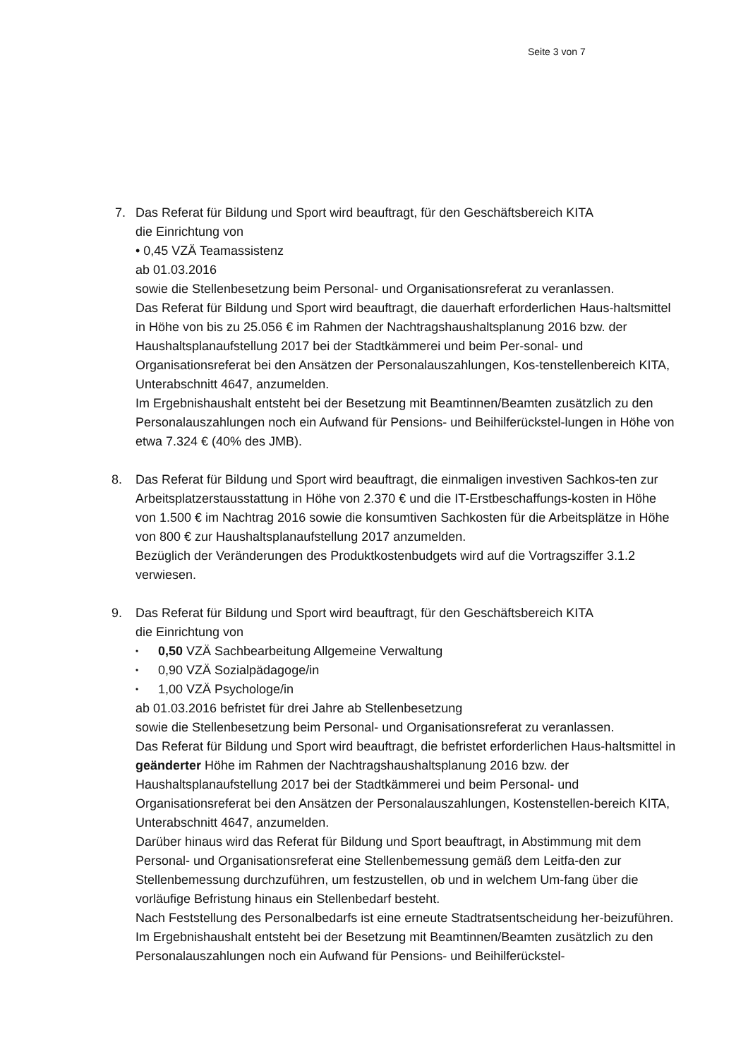Seite 3 von 7
7. Das Referat für Bildung und Sport wird beauftragt, für den Geschäftsbereich KITA
die Einrichtung von
• 0,45 VZÄ Teamassistenz
ab 01.03.2016
sowie die Stellenbesetzung beim Personal- und Organisationsreferat zu veranlassen.
Das Referat für Bildung und Sport wird beauftragt, die dauerhaft erforderlichen Haus-haltsmittel in Höhe von bis zu 25.056 € im Rahmen der Nachtragshaushaltsplanung 2016 bzw. der Haushaltsplanaufstellung 2017 bei der Stadtkämmerei und beim Per-sonal- und Organisationsreferat bei den Ansätzen der Personalauszahlungen, Kos-tenstellenbereich KITA, Unterabschnitt 4647, anzumelden.
Im Ergebnishaushalt entsteht bei der Besetzung mit Beamtinnen/Beamten zusätzlich zu den Personalauszahlungen noch ein Aufwand für Pensions- und Beihilferückstel-lungen in Höhe von etwa 7.324 € (40% des JMB).
8. Das Referat für Bildung und Sport wird beauftragt, die einmaligen investiven Sachkos-ten zur Arbeitsplatzerstausstattung in Höhe von 2.370 € und die IT-Erstbeschaffungs-kosten in Höhe von 1.500 € im Nachtrag 2016 sowie die konsumtiven Sachkosten für die Arbeitsplätze in Höhe von 800 € zur Haushaltsplanaufstellung 2017 anzumelden.
Bezüglich der Veränderungen des Produktkostenbudgets wird auf die Vortragsziffer 3.1.2 verwiesen.
9. Das Referat für Bildung und Sport wird beauftragt, für den Geschäftsbereich KITA
die Einrichtung von
• 0,50 VZÄ Sachbearbeitung Allgemeine Verwaltung
• 0,90 VZÄ Sozialpädagoge/in
• 1,00 VZÄ Psychologe/in
ab 01.03.2016 befristet für drei Jahre ab Stellenbesetzung
sowie die Stellenbesetzung beim Personal- und Organisationsreferat zu veranlassen.
Das Referat für Bildung und Sport wird beauftragt, die befristet erforderlichen Haus-haltsmittel in geänderter Höhe im Rahmen der Nachtragshaushaltsplanung 2016 bzw. der Haushaltsplanaufstellung 2017 bei der Stadtkämmerei und beim Personal- und Organisationsreferat bei den Ansätzen der Personalauszahlungen, Kostenstellen-bereich KITA, Unterabschnitt 4647, anzumelden.
Darüber hinaus wird das Referat für Bildung und Sport beauftragt, in Abstimmung mit dem Personal- und Organisationsreferat eine Stellenbemessung gemäß dem Leitfa-den zur Stellenbemessung durchzuführen, um festzustellen, ob und in welchem Um-fang über die vorläufige Befristung hinaus ein Stellenbedarf besteht.
Nach Feststellung des Personalbedarfs ist eine erneute Stadtratsentscheidung her-beizuführen.
Im Ergebnishaushalt entsteht bei der Besetzung mit Beamtinnen/Beamten zusätzlich zu den Personalauszahlungen noch ein Aufwand für Pensions- und Beihilferückstel-